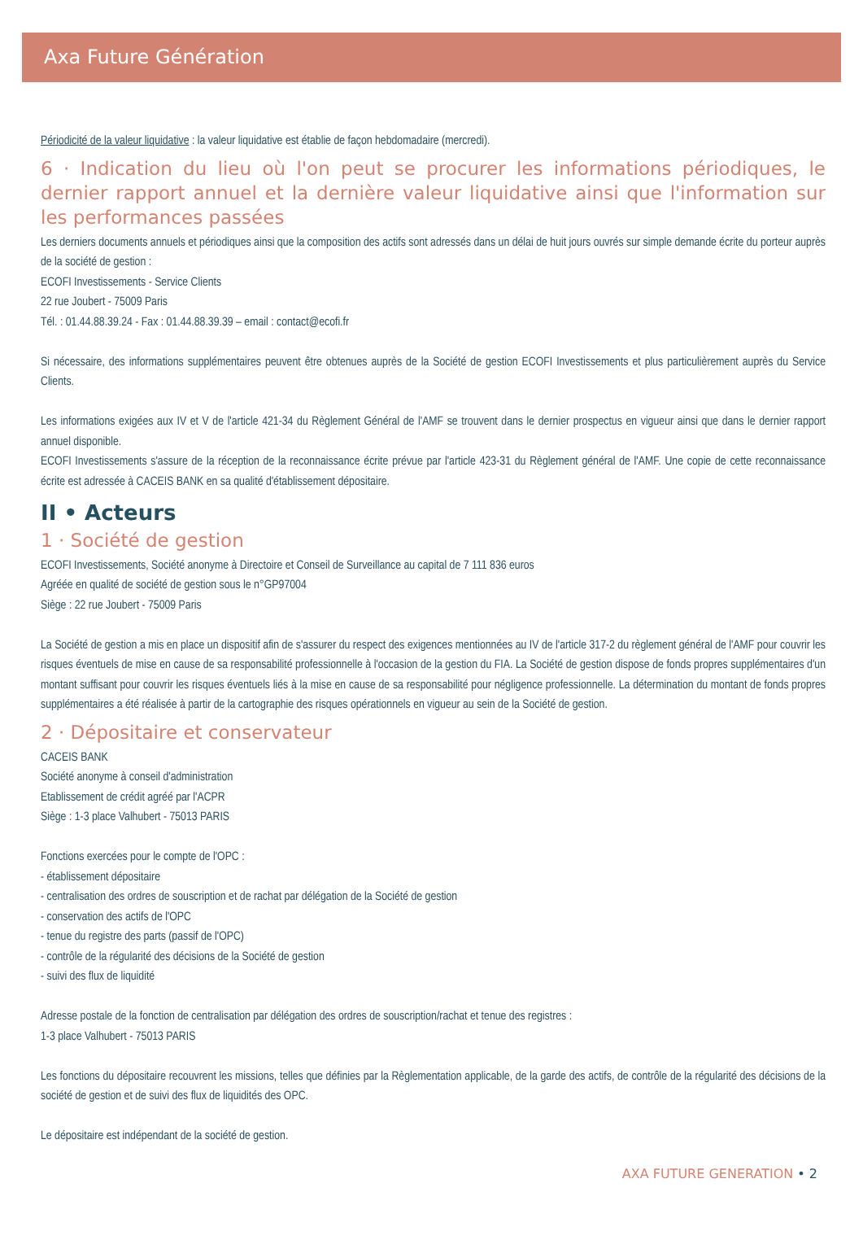Axa Future Génération
Périodicité de la valeur liquidative : la valeur liquidative est établie de façon hebdomadaire (mercredi).
6 · Indication du lieu où l'on peut se procurer les informations périodiques, le dernier rapport annuel et la dernière valeur liquidative ainsi que l'information sur les performances passées
Les derniers documents annuels et périodiques ainsi que la composition des actifs sont adressés dans un délai de huit jours ouvrés sur simple demande écrite du porteur auprès de la société de gestion :
ECOFI Investissements - Service Clients
22 rue Joubert - 75009 Paris
Tél. : 01.44.88.39.24 - Fax : 01.44.88.39.39 – email : contact@ecofi.fr
Si nécessaire, des informations supplémentaires peuvent être obtenues auprès de la Société de gestion ECOFI Investissements et plus particulièrement auprès du Service Clients.
Les informations exigées aux IV et V de l'article 421-34 du Règlement Général de l'AMF se trouvent dans le dernier prospectus en vigueur ainsi que dans le dernier rapport annuel disponible.
ECOFI Investissements s'assure de la réception de la reconnaissance écrite prévue par l'article 423-31 du Règlement général de l'AMF. Une copie de cette reconnaissance écrite est adressée à CACEIS BANK en sa qualité d'établissement dépositaire.
II • Acteurs
1 · Société de gestion
ECOFI Investissements, Société anonyme à Directoire et Conseil de Surveillance au capital de 7 111 836 euros
Agréée en qualité de société de gestion sous le n°GP97004
Siège : 22 rue Joubert - 75009 Paris
La Société de gestion a mis en place un dispositif afin de s'assurer du respect des exigences mentionnées au IV de l'article 317-2 du règlement général de l'AMF pour couvrir les risques éventuels de mise en cause de sa responsabilité professionnelle à l'occasion de la gestion du FIA. La Société de gestion dispose de fonds propres supplémentaires d'un montant suffisant pour couvrir les risques éventuels liés à la mise en cause de sa responsabilité pour négligence professionnelle. La détermination du montant de fonds propres supplémentaires a été réalisée à partir de la cartographie des risques opérationnels en vigueur au sein de la Société de gestion.
2 · Dépositaire et conservateur
CACEIS BANK
Société anonyme à conseil d'administration
Etablissement de crédit agréé par l'ACPR
Siège : 1-3 place Valhubert - 75013 PARIS
Fonctions exercées pour le compte de l'OPC :
- établissement dépositaire
- centralisation des ordres de souscription et de rachat par délégation de la Société de gestion
- conservation des actifs de l'OPC
- tenue du registre des parts (passif de l'OPC)
- contrôle de la régularité des décisions de la Société de gestion
- suivi des flux de liquidité
Adresse postale de la fonction de centralisation par délégation des ordres de souscription/rachat et tenue des registres :
1-3 place Valhubert - 75013 PARIS
Les fonctions du dépositaire recouvrent les missions, telles que définies par la Règlementation applicable, de la garde des actifs, de contrôle de la régularité des décisions de la société de gestion et de suivi des flux de liquidités des OPC.
Le dépositaire est indépendant de la société de gestion.
AXA FUTURE GENERATION • 2